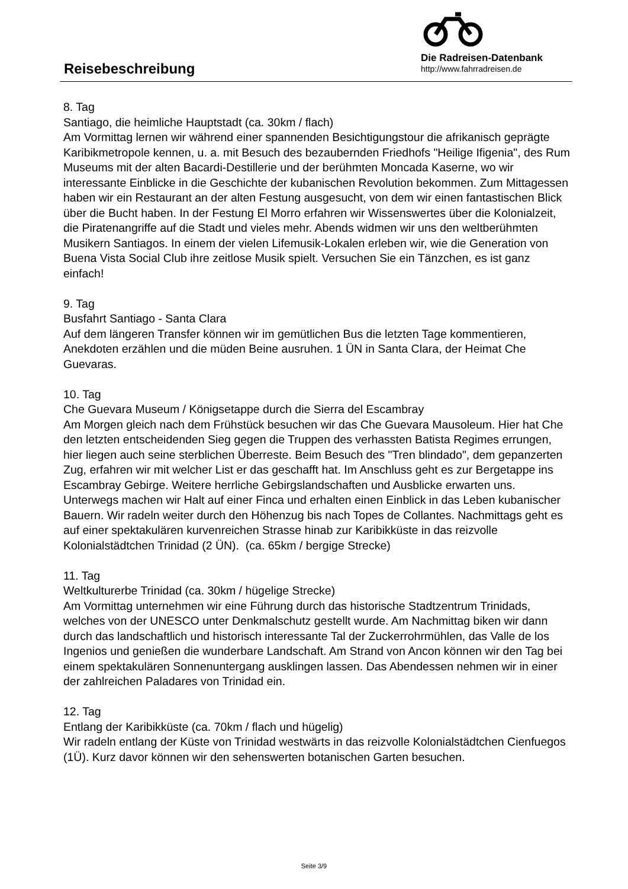Reisebeschreibung
Die Radreisen-Datenbank
http://www.fahrradreisen.de
8. Tag
Santiago, die heimliche Hauptstadt (ca. 30km / flach)
Am Vormittag lernen wir während einer spannenden Besichtigungstour die afrikanisch geprägte Karibikmetropole kennen, u. a. mit Besuch des bezaubernden Friedhofs "Heilige Ifigenia", des Rum Museums mit der alten Bacardi-Destillerie und der berühmten Moncada Kaserne, wo wir interessante Einblicke in die Geschichte der kubanischen Revolution bekommen. Zum Mittagessen haben wir ein Restaurant an der alten Festung ausgesucht, von dem wir einen fantastischen Blick über die Bucht haben. In der Festung El Morro erfahren wir Wissenswertes über die Kolonialzeit, die Piratenangriffe auf die Stadt und vieles mehr. Abends widmen wir uns den weltberühmten Musikern Santiagos. In einem der vielen Lifemusik-Lokalen erleben wir, wie die Generation von Buena Vista Social Club ihre zeitlose Musik spielt. Versuchen Sie ein Tänzchen, es ist ganz einfach!
9. Tag
Busfahrt Santiago - Santa Clara
Auf dem längeren Transfer können wir im gemütlichen Bus die letzten Tage kommentieren, Anekdoten erzählen und die müden Beine ausruhen. 1 ÜN in Santa Clara, der Heimat Che Guevaras.
10. Tag
Che Guevara Museum / Königsetappe durch die Sierra del Escambray
Am Morgen gleich nach dem Frühstück besuchen wir das Che Guevara Mausoleum. Hier hat Che den letzten entscheidenden Sieg gegen die Truppen des verhassten Batista Regimes errungen, hier liegen auch seine sterblichen Überreste. Beim Besuch des "Tren blindado", dem gepanzerten Zug, erfahren wir mit welcher List er das geschafft hat. Im Anschluss geht es zur Bergetappe ins Escambray Gebirge. Weitere herrliche Gebirgslandschaften und Ausblicke erwarten uns. Unterwegs machen wir Halt auf einer Finca und erhalten einen Einblick in das Leben kubanischer Bauern. Wir radeln weiter durch den Höhenzug bis nach Topes de Collantes. Nachmittags geht es auf einer spektakulären kurvenreichen Strasse hinab zur Karibikküste in das reizvolle Kolonialstädtchen Trinidad (2 ÜN). (ca. 65km / bergige Strecke)
11. Tag
Weltkulturerbe Trinidad (ca. 30km / hügelige Strecke)
Am Vormittag unternehmen wir eine Führung durch das historische Stadtzentrum Trinidads, welches von der UNESCO unter Denkmalschutz gestellt wurde. Am Nachmittag biken wir dann durch das landschaftlich und historisch interessante Tal der Zuckerrohrmühlen, das Valle de los Ingenios und genießen die wunderbare Landschaft. Am Strand von Ancon können wir den Tag bei einem spektakulären Sonnenuntergang ausklingen lassen. Das Abendessen nehmen wir in einer der zahlreichen Paladares von Trinidad ein.
12. Tag
Entlang der Karibikküste (ca. 70km / flach und hügelig)
Wir radeln entlang der Küste von Trinidad westwärts in das reizvolle Kolonialstädtchen Cienfuegos (1Ü). Kurz davor können wir den sehenswerten botanischen Garten besuchen.
Seite 3/9